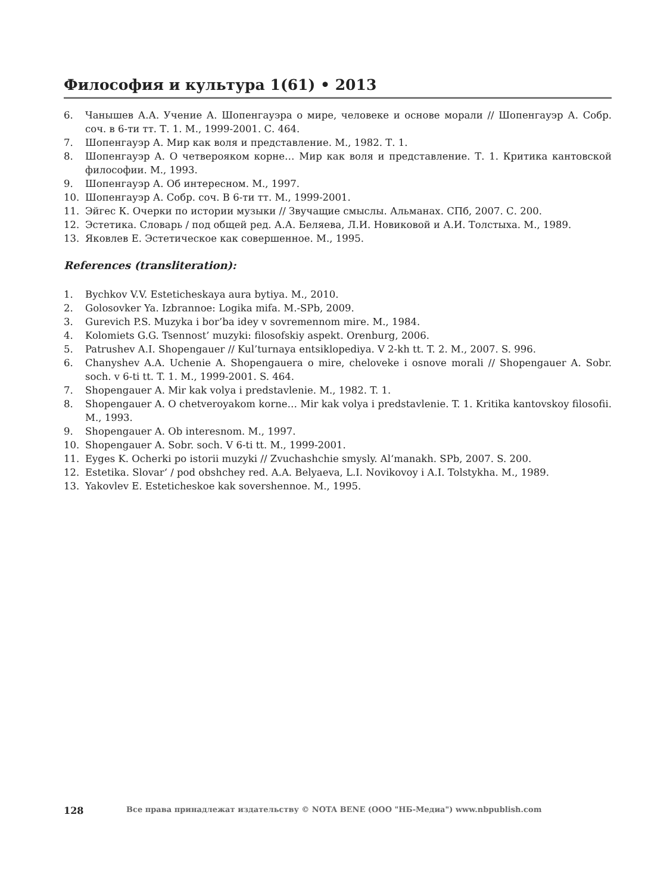Философия и культура 1(61) • 2013
6. Чанышев А.А. Учение А. Шопенгауэра о мире, человеке и основе морали // Шопенгауэр А. Собр. соч. в 6-ти тт. Т. 1. М., 1999-2001. С. 464.
7. Шопенгауэр А. Мир как воля и представление. М., 1982. Т. 1.
8. Шопенгауэр А. О четверояком корне… Мир как воля и представление. Т. 1. Критика кантовской философии. М., 1993.
9. Шопенгауэр А. Об интересном. М., 1997.
10. Шопенгауэр А. Собр. соч. В 6-ти тт. М., 1999-2001.
11. Эйгес К. Очерки по истории музыки // Звучащие смыслы. Альманах. СПб, 2007. С. 200.
12. Эстетика. Словарь / под общей ред. А.А. Беляева, Л.И. Новиковой и А.И. Толстыха. М., 1989.
13. Яковлев Е. Эстетическое как совершенное. М., 1995.
References (transliteration):
1. Bychkov V.V. Esteticheskaya aura bytiya. M., 2010.
2. Golosovker Ya. Izbrannoe: Logika mifa. M.-SPb, 2009.
3. Gurevich P.S. Muzyka i bor’ba idey v sovremennom mire. M., 1984.
4. Kolomiets G.G. Tsennost’ muzyki: filosofskiy aspekt. Orenburg, 2006.
5. Patrushev A.I. Shopengauer // Kul’turnaya entsiklopediya. V 2-kh tt. T. 2. M., 2007. S. 996.
6. Chanyshev A.A. Uchenie A. Shopengauera o mire, cheloveke i osnove morali // Shopengauer A. Sobr. soch. v 6-ti tt. T. 1. M., 1999-2001. S. 464.
7. Shopengauer A. Mir kak volya i predstavlenie. M., 1982. T. 1.
8. Shopengauer A. O chetveroyakom korne… Mir kak volya i predstavlenie. T. 1. Kritika kantovskoy filosofii. M., 1993.
9. Shopengauer A. Ob interesnom. M., 1997.
10. Shopengauer A. Sobr. soch. V 6-ti tt. M., 1999-2001.
11. Eyges K. Ocherki po istorii muzyki // Zvuchashchie smysly. Al‘manakh. SPb, 2007. S. 200.
12. Estetika. Slovar‘ / pod obshchey red. A.A. Belyaeva, L.I. Novikovoy i A.I. Tolstykha. M., 1989.
13. Yakovlev E. Esteticheskoe kak sovershennoe. M., 1995.
128 Все права принадлежат издательству © NOTA BENE (ООО "НБ-Медиа") www.nbpublish.com